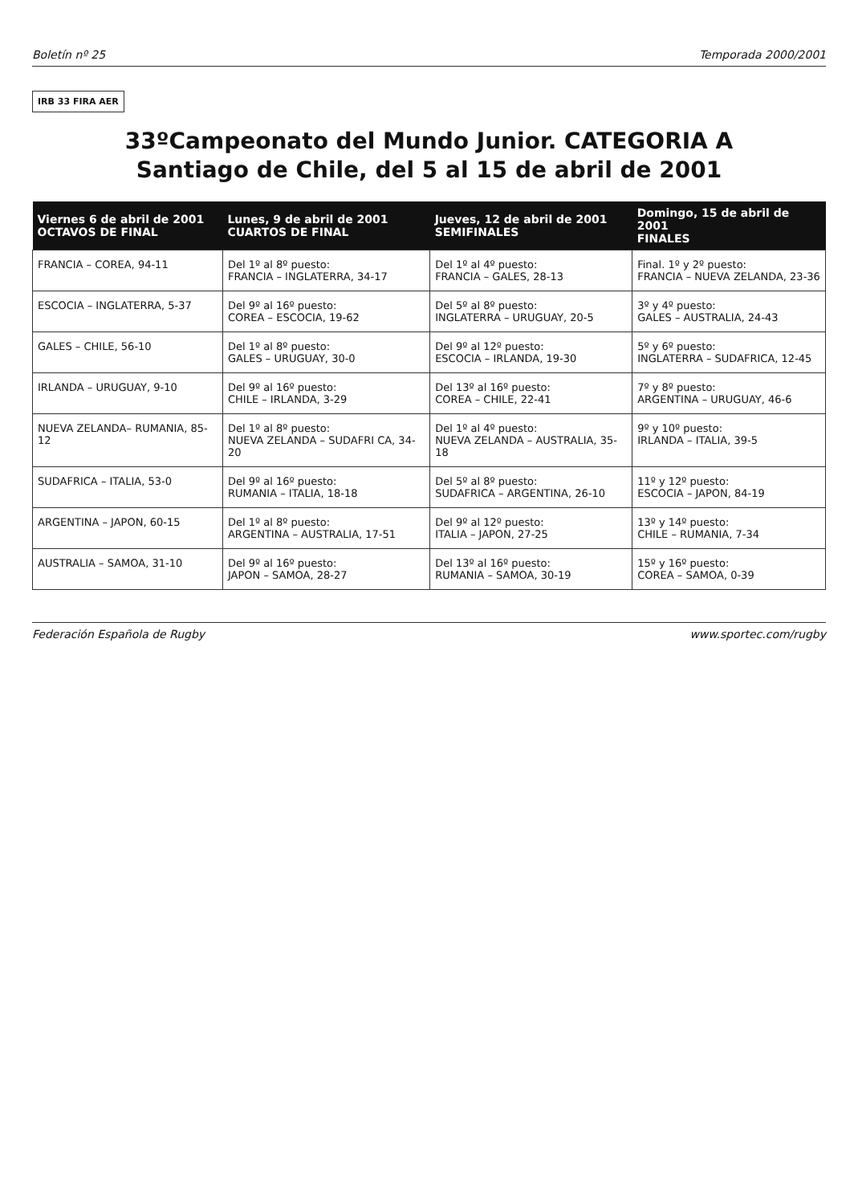Boletín nº 25 Temporada 2000/2001
IRB 33 FIRA AER
33ºCampeonato del Mundo Junior. CATEGORIA A
Santiago de Chile, del 5 al 15 de abril de 2001
| Viernes 6 de abril de 2001 OCTAVOS DE FINAL | Lunes, 9 de abril de 2001 CUARTOS DE FINAL | Jueves, 12 de abril de 2001 SEMIFINALES | Domingo, 15 de abril de 2001 FINALES |
| --- | --- | --- | --- |
| FRANCIA – COREA, 94-11 | Del 1º al 8º puesto: FRANCIA – INGLATERRA, 34-17 | Del 1º al 4º puesto: FRANCIA – GALES, 28-13 | Final. 1º y 2º puesto: FRANCIA – NUEVA ZELANDA, 23-36 |
| ESCOCIA – INGLATERRA, 5-37 | Del 9º al 16º puesto: COREA – ESCOCIA, 19-62 | Del 5º al 8º puesto: INGLATERRA – URUGUAY, 20-5 | 3º y 4º puesto: GALES – AUSTRALIA, 24-43 |
| GALES – CHILE, 56-10 | Del 1º al 8º puesto: GALES – URUGUAY, 30-0 | Del 9º al 12º puesto: ESCOCIA – IRLANDA, 19-30 | 5º y 6º puesto: INGLATERRA – SUDAFRICA, 12-45 |
| IRLANDA – URUGUAY, 9-10 | Del 9º al 16º puesto: CHILE – IRLANDA, 3-29 | Del 13º al 16º puesto: COREA – CHILE, 22-41 | 7º y 8º puesto: ARGENTINA – URUGUAY, 46-6 |
| NUEVA ZELANDA– RUMANIA, 85-12 | Del 1º al 8º puesto: NUEVA ZELANDA – SUDAFRI CA, 34-20 | Del 1º al 4º puesto: NUEVA ZELANDA – AUSTRALIA, 35-18 | 9º y 10º puesto: IRLANDA – ITALIA, 39-5 |
| SUDAFRICA – ITALIA, 53-0 | Del 9º al 16º puesto: RUMANIA – ITALIA, 18-18 | Del 5º al 8º puesto: SUDAFRICA – ARGENTINA, 26-10 | 11º y 12º puesto: ESCOCIA – JAPON, 84-19 |
| ARGENTINA – JAPON, 60-15 | Del 1º al 8º puesto: ARGENTINA – AUSTRALIA, 17-51 | Del 9º al 12º puesto: ITALIA – JAPON, 27-25 | 13º y 14º puesto: CHILE – RUMANIA, 7-34 |
| AUSTRALIA – SAMOA, 31-10 | Del 9º al 16º puesto: JAPON – SAMOA, 28-27 | Del 13º al 16º puesto: RUMANIA – SAMOA, 30-19 | 15º y 16º puesto: COREA – SAMOA, 0-39 |
Federación Española de Rugby www.sportec.com/rugby